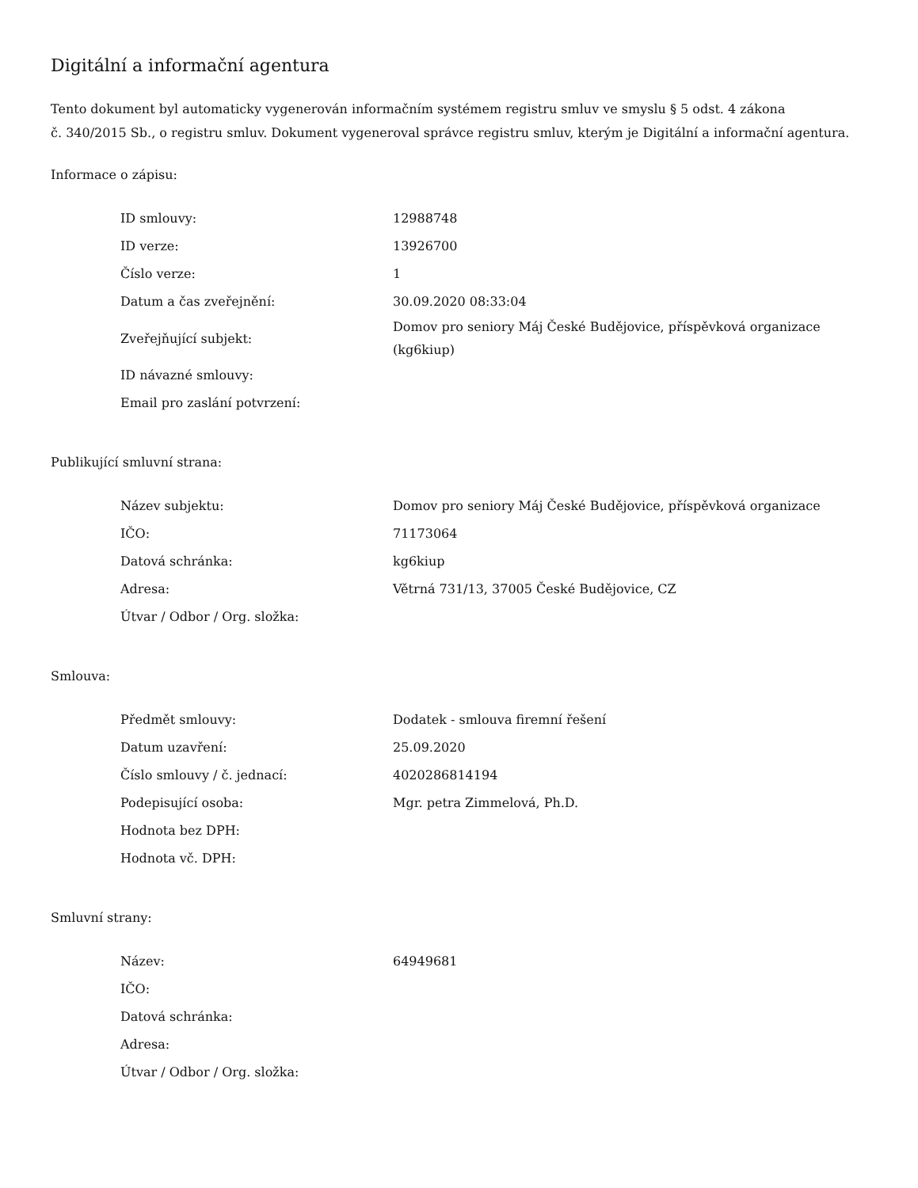Digitální a informační agentura
Tento dokument byl automaticky vygenerován informačním systémem registru smluv ve smyslu § 5 odst. 4 zákona
č. 340/2015 Sb., o registru smluv. Dokument vygeneroval správce registru smluv, kterým je Digitální a informační agentura.
Informace o zápisu:
| ID smlouvy: | 12988748 |
| ID verze: | 13926700 |
| Číslo verze: | 1 |
| Datum a čas zveřejnění: | 30.09.2020 08:33:04 |
| Zveřejňující subjekt: | Domov pro seniory Máj České Budějovice, příspěvková organizace (kg6kiup) |
| ID návazné smlouvy: | |
| Email pro zaslání potvrzení: | |
Publikující smluvní strana:
| Název subjektu: | Domov pro seniory Máj České Budějovice, příspěvková organizace |
| IČO: | 71173064 |
| Datová schránka: | kg6kiup |
| Adresa: | Větrná 731/13, 37005 České Budějovice, CZ |
| Útvar / Odbor / Org. složka: | |
Smlouva:
| Předmět smlouvy: | Dodatek - smlouva firemní řešení |
| Datum uzavření: | 25.09.2020 |
| Číslo smlouvy / č. jednací: | 4020286814194 |
| Podepisující osoba: | Mgr. petra Zimmelová, Ph.D. |
| Hodnota bez DPH: | |
| Hodnota vč. DPH: | |
Smluvní strany:
| Název: | 64949681 |
| IČO: | |
| Datová schránka: | |
| Adresa: | |
| Útvar / Odbor / Org. složka: | |